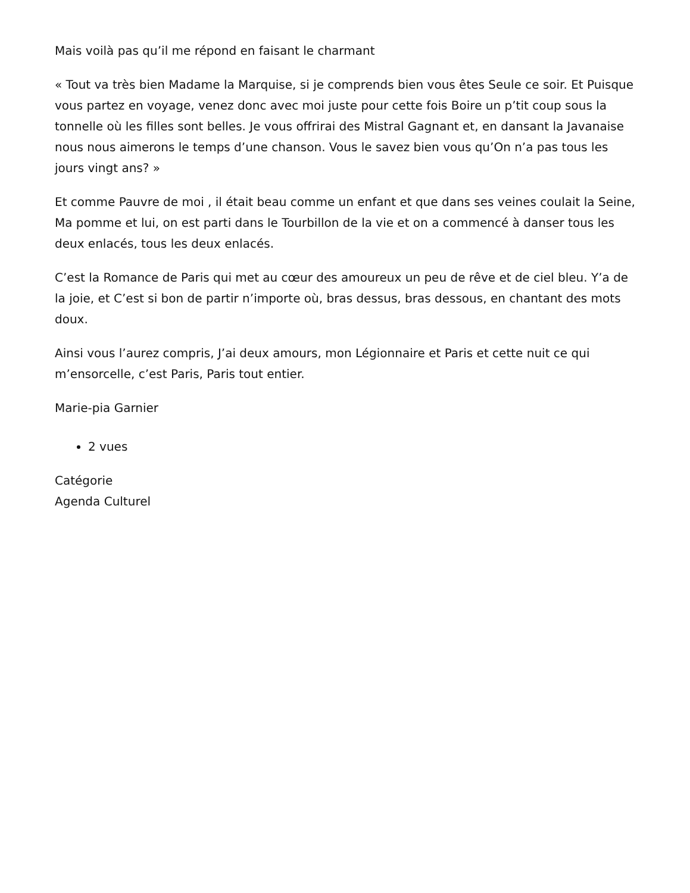Mais voilà pas qu’il me répond en faisant le charmant
« Tout va très bien Madame la Marquise, si je comprends bien vous êtes Seule ce soir. Et Puisque vous partez en voyage, venez donc avec moi juste pour cette fois Boire un p’tit coup sous la tonnelle où les filles sont belles. Je vous offrirai des Mistral Gagnant et, en dansant la Javanaise nous nous aimerons le temps d’une chanson. Vous le savez bien vous qu’On n’a pas tous les jours vingt ans? »
Et comme Pauvre de moi , il était beau comme un enfant et que dans ses veines coulait la Seine, Ma pomme et lui, on est parti dans le Tourbillon de la vie et on a commencé à danser tous les deux enlacés, tous les deux enlacés.
C’est la Romance de Paris qui met au cœur des amoureux un peu de rêve et de ciel bleu. Y’a de la joie, et C’est si bon de partir n’importe où, bras dessus, bras dessous, en chantant des mots doux.
Ainsi vous l’aurez compris, J’ai deux amours, mon Légionnaire et Paris et cette nuit ce qui m’ensorcelle, c’est Paris, Paris tout entier.
Marie-pia Garnier
2 vues
Catégorie
Agenda Culturel